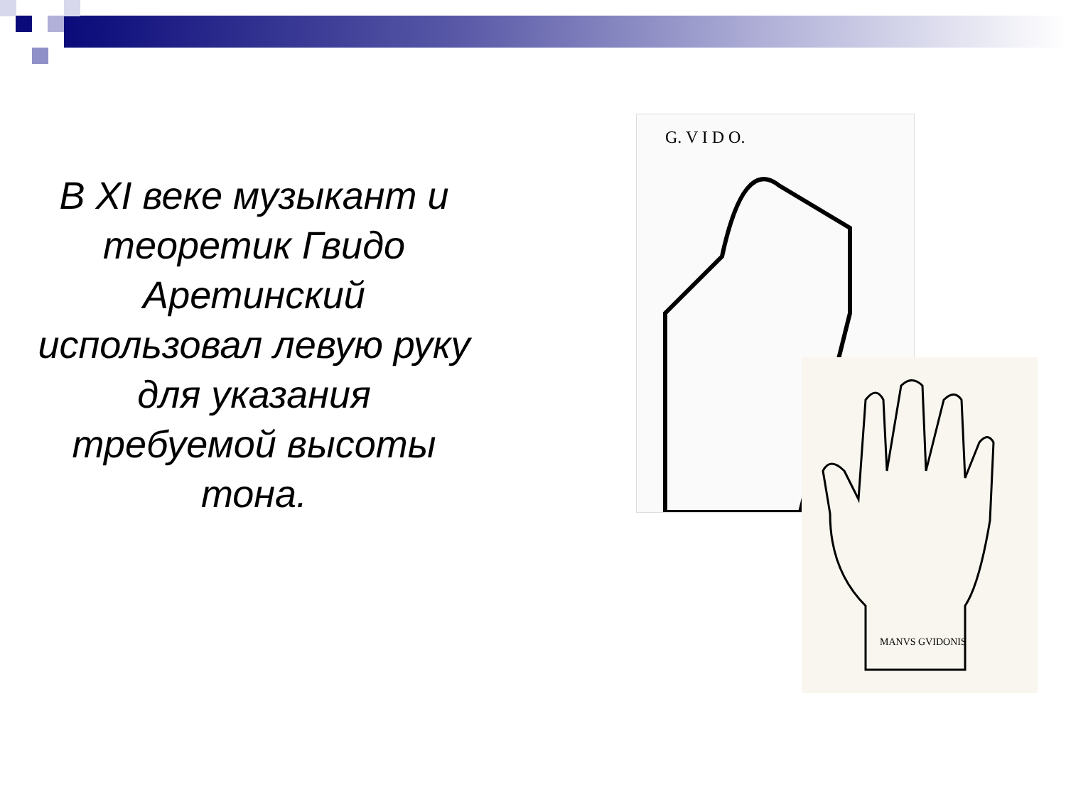В XI веке музыкант и теоретик Гвидо Аретинский использовал левую руку для указания требуемой высоты тона.
G. V I D O.
MANVS GVIDONIS